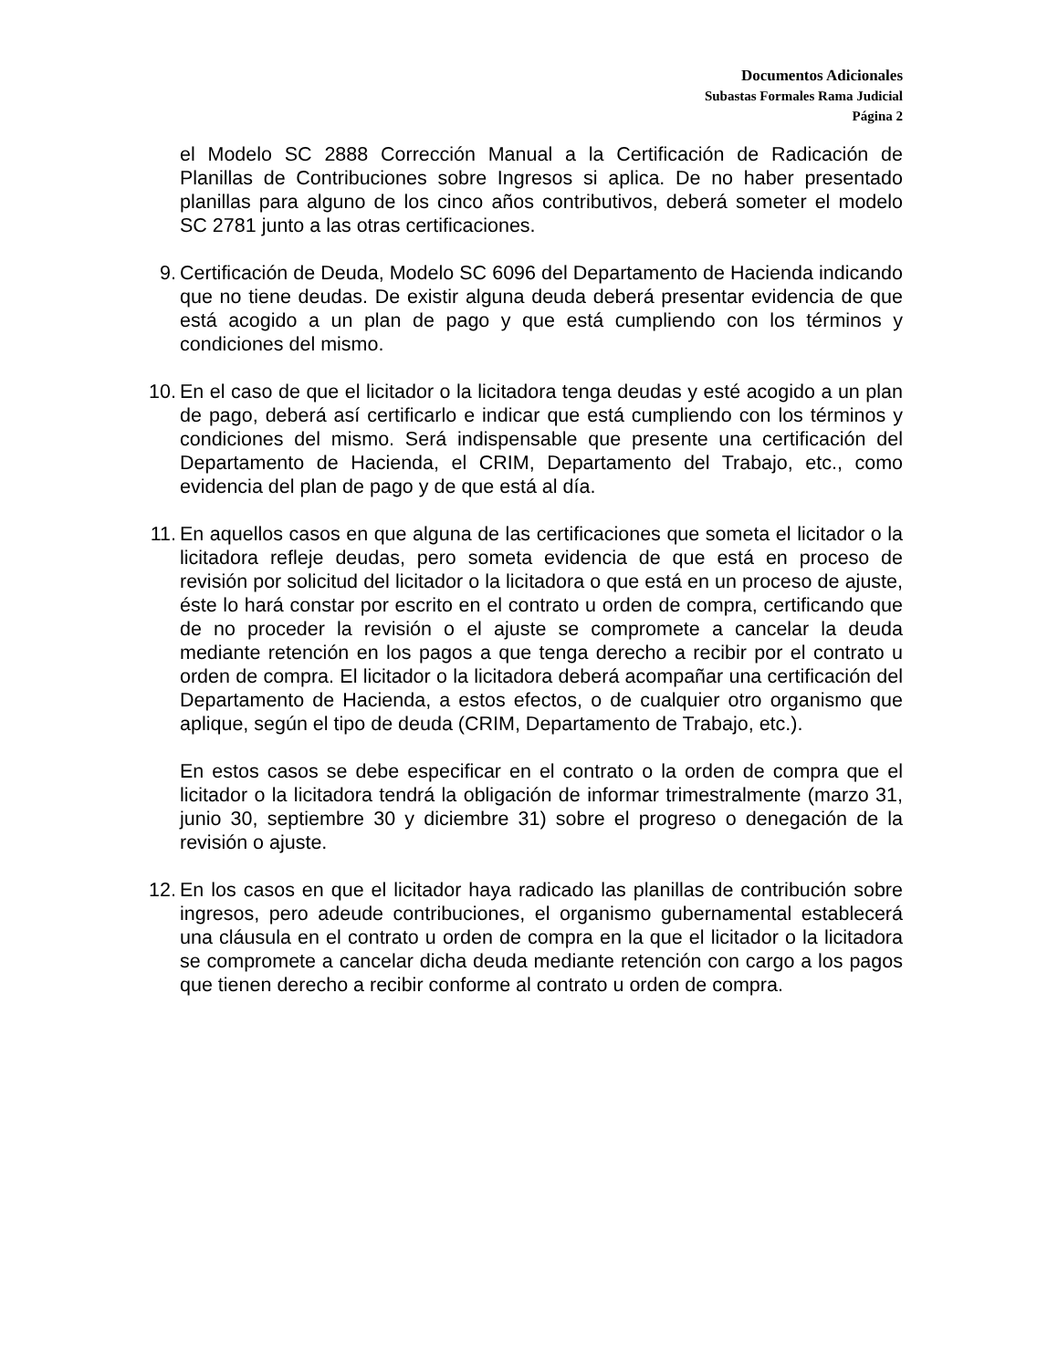Documentos Adicionales
Subastas Formales Rama Judicial
Página 2
el Modelo SC 2888 Corrección Manual a la Certificación de Radicación de Planillas de Contribuciones sobre Ingresos si aplica. De no haber presentado planillas para alguno de los cinco años contributivos, deberá someter el modelo SC 2781 junto a las otras certificaciones.
9. Certificación de Deuda, Modelo SC 6096 del Departamento de Hacienda indicando que no tiene deudas. De existir alguna deuda deberá presentar evidencia de que está acogido a un plan de pago y que está cumpliendo con los términos y condiciones del mismo.
10.
En el caso de que el licitador o la licitadora tenga deudas y esté acogido a un plan de pago, deberá así certificarlo e indicar que está cumpliendo con los términos y condiciones del mismo. Será indispensable que presente una certificación del Departamento de Hacienda, el CRIM, Departamento del Trabajo, etc., como evidencia del plan de pago y de que está al día.
11.
En aquellos casos en que alguna de las certificaciones que someta el licitador o la licitadora refleje deudas, pero someta evidencia de que está en proceso de revisión por solicitud del licitador o la licitadora o que está en un proceso de ajuste, éste lo hará constar por escrito en el contrato u orden de compra, certificando que de no proceder la revisión o el ajuste se compromete a cancelar la deuda mediante retención en los pagos a que tenga derecho a recibir por el contrato u orden de compra. El licitador o la licitadora deberá acompañar una certificación del Departamento de Hacienda, a estos efectos, o de cualquier otro organismo que aplique, según el tipo de deuda (CRIM, Departamento de Trabajo, etc.).
En estos casos se debe especificar en el contrato o la orden de compra que el licitador o la licitadora tendrá la obligación de informar trimestralmente (marzo 31, junio 30, septiembre 30 y diciembre 31) sobre el progreso o denegación de la revisión o ajuste.
12.
En los casos en que el licitador haya radicado las planillas de contribución sobre ingresos, pero adeude contribuciones, el organismo gubernamental establecerá una cláusula en el contrato u orden de compra en la que el licitador o la licitadora se compromete a cancelar dicha deuda mediante retención con cargo a los pagos que tienen derecho a recibir conforme al contrato u orden de compra.